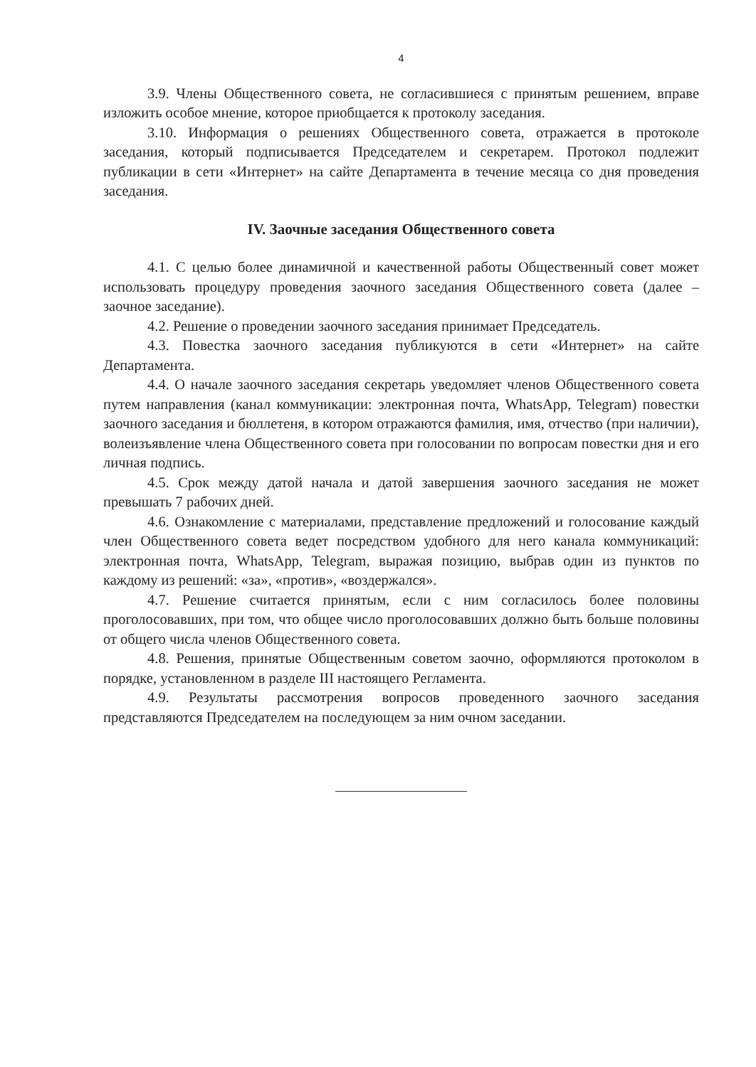4
3.9. Члены Общественного совета, не согласившиеся с принятым решением, вправе изложить особое мнение, которое приобщается к протоколу заседания.
3.10. Информация о решениях Общественного совета, отражается в протоколе заседания, который подписывается Председателем и секретарем. Протокол подлежит публикации в сети «Интернет» на сайте Департамента в течение месяца со дня проведения заседания.
IV. Заочные заседания Общественного совета
4.1. С целью более динамичной и качественной работы Общественный совет может использовать процедуру проведения заочного заседания Общественного совета (далее – заочное заседание).
4.2. Решение о проведении заочного заседания принимает Председатель.
4.3. Повестка заочного заседания публикуются в сети «Интернет» на сайте Департамента.
4.4. О начале заочного заседания секретарь уведомляет членов Общественного совета путем направления (канал коммуникации: электронная почта, WhatsApp, Telegram) повестки заочного заседания и бюллетеня, в котором отражаются фамилия, имя, отчество (при наличии), волеизъявление члена Общественного совета при голосовании по вопросам повестки дня и его личная подпись.
4.5. Срок между датой начала и датой завершения заочного заседания не может превышать 7 рабочих дней.
4.6. Ознакомление с материалами, представление предложений и голосование каждый член Общественного совета ведет посредством удобного для него канала коммуникаций: электронная почта, WhatsApp, Telegram, выражая позицию, выбрав один из пунктов по каждому из решений: «за», «против», «воздержался».
4.7. Решение считается принятым, если с ним согласилось более половины проголосовавших, при том, что общее число проголосовавших должно быть больше половины от общего числа членов Общественного совета.
4.8. Решения, принятые Общественным советом заочно, оформляются протоколом в порядке, установленном в разделе III настоящего Регламента.
4.9. Результаты рассмотрения вопросов проведенного заочного заседания представляются Председателем на последующем за ним очном заседании.